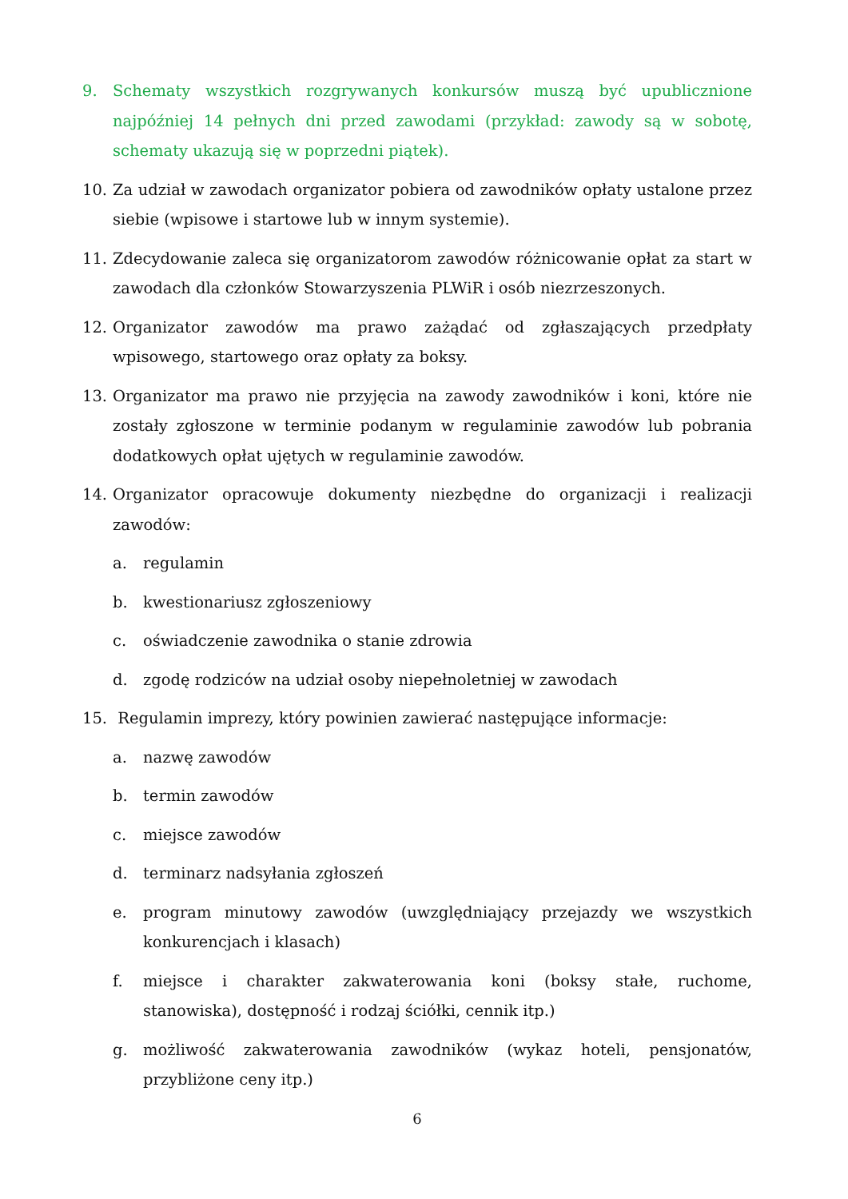9. Schematy wszystkich rozgrywanych konkursów muszą być upublicznione najpóźniej 14 pełnych dni przed zawodami (przykład: zawody są w sobotę, schematy ukazują się w poprzedni piątek).
10. Za udział w zawodach organizator pobiera od zawodników opłaty ustalone przez siebie (wpisowe i startowe lub w innym systemie).
11. Zdecydowanie zaleca się organizatorom zawodów różnicowanie opłat za start w zawodach dla członków Stowarzyszenia PLWiR i osób niezrzeszonych.
12. Organizator zawodów ma prawo zażądać od zgłaszających przedpłaty wpisowego, startowego oraz opłaty za boksy.
13. Organizator ma prawo nie przyjęcia na zawody zawodników i koni, które nie zostały zgłoszone w terminie podanym w regulaminie zawodów lub pobrania dodatkowych opłat ujętych w regulaminie zawodów.
14. Organizator opracowuje dokumenty niezbędne do organizacji i realizacji zawodów:
a. regulamin
b. kwestionariusz zgłoszeniowy
c. oświadczenie zawodnika o stanie zdrowia
d. zgodę rodziców na udział osoby niepełnoletniej w zawodach
15. Regulamin imprezy, który powinien zawierać następujące informacje:
a. nazwę zawodów
b. termin zawodów
c. miejsce zawodów
d. terminarz nadsyłania zgłoszeń
e. program minutowy zawodów (uwzględniający przejazdy we wszystkich konkurencjach i klasach)
f. miejsce i charakter zakwaterowania koni (boksy stałe, ruchome, stanowiska), dostępność i rodzaj ściółki, cennik itp.)
g. możliwość zakwaterowania zawodników (wykaz hoteli, pensjonatów, przybliżone ceny itp.)
6